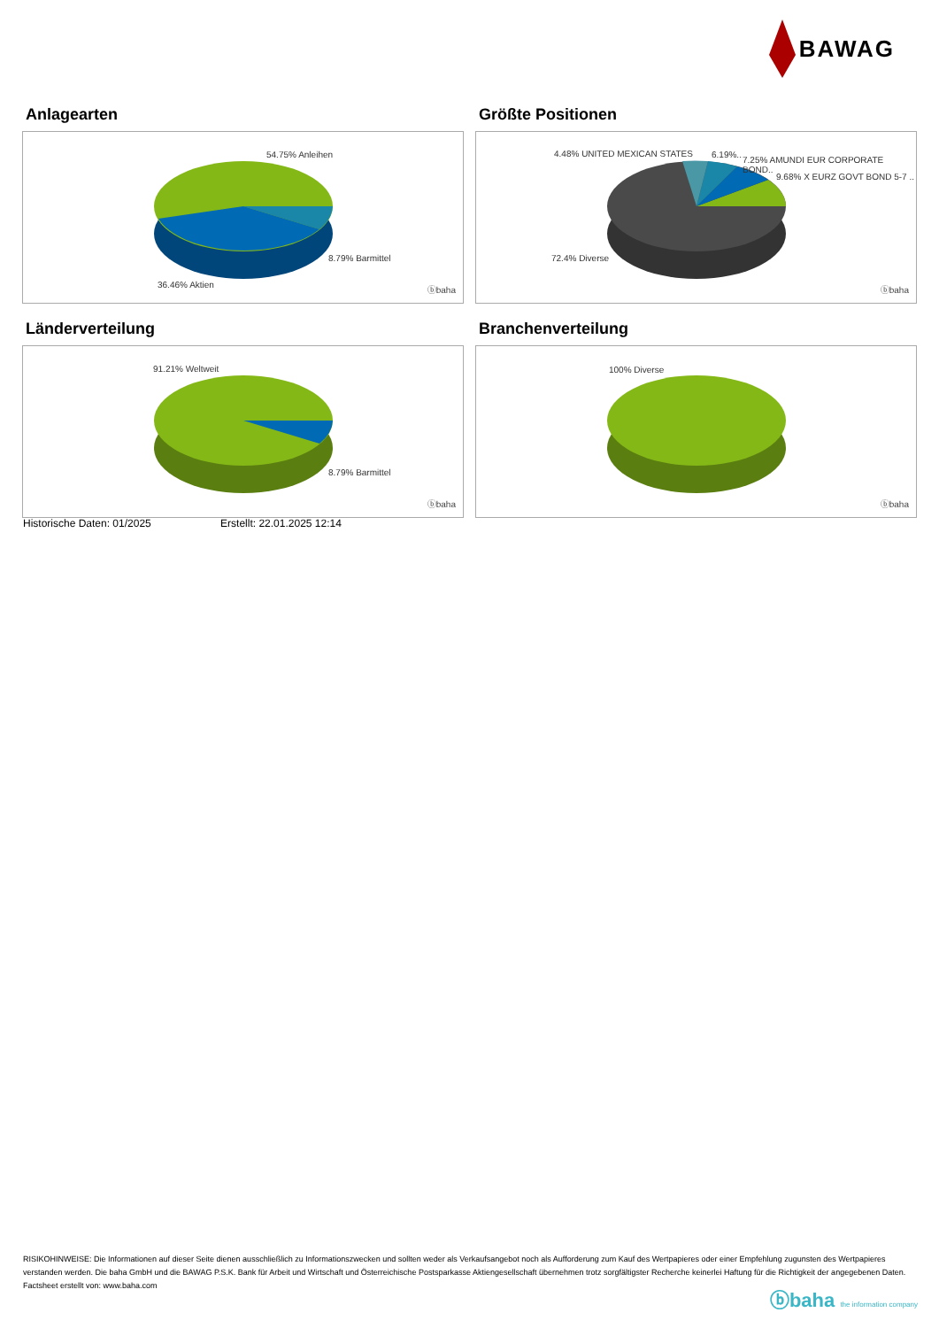BAWAG
Anlagearten
54.75% Anleihen
8.79% Barmittel
36.46% Aktien
ⓑbaha
Größte Positionen
4.48% UNITED MEXICAN STATES 6.19%..
7.25% AMUNDI EUR CORPORATE BOND..
9.68% X EURZ GOVT BOND 5-7 ..
72.4% Diverse
ⓑbaha
Länderverteilung
91.21% Weltweit
8.79% Barmittel
ⓑbaha
Branchenverteilung
100% Diverse
ⓑbaha
Historische Daten: 01/2025 Erstellt: 22.01.2025 12:14
RISIKOHINWEISE: Die Informationen auf dieser Seite dienen ausschließlich zu Informationszwecken und sollten weder als Verkaufsangebot noch als Aufforderung zum Kauf des Wertpapieres oder einer Empfehlung zugunsten des Wertpapieres verstanden werden. Die baha GmbH und die BAWAG P.S.K. Bank für Arbeit und Wirtschaft und Österreichische Postsparkasse Aktiengesellschaft übernehmen trotz sorgfältigster Recherche keinerlei Haftung für die Richtigkeit der angegebenen Daten.
Factsheet erstellt von: www.baha.com
ⓑbaha the information company